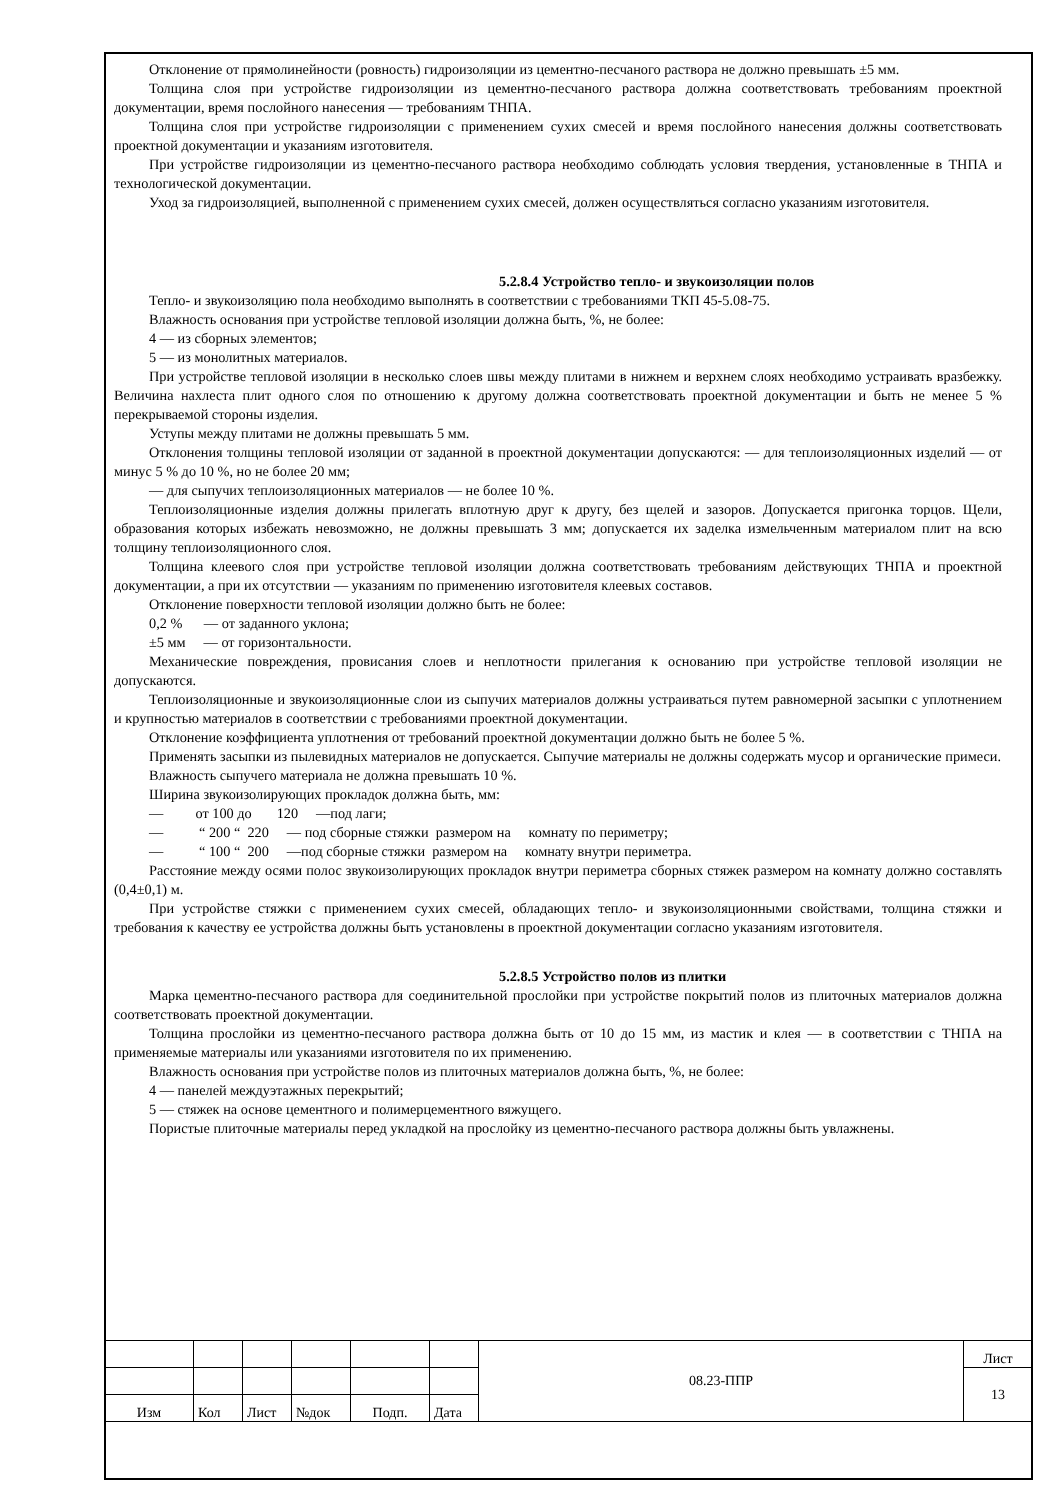Отклонение от прямолинейности (ровность) гидроизоляции из цементно-песчаного раствора не должно превышать ±5 мм.
Толщина слоя при устройстве гидроизоляции из цементно-песчаного раствора должна соответствовать требованиям проектной документации, время послойного нанесения — требованиям ТНПА.
Толщина слоя при устройстве гидроизоляции с применением сухих смесей и время послойного нанесения должны соответствовать проектной документации и указаниям изготовителя.
При устройстве гидроизоляции из цементно-песчаного раствора необходимо соблюдать условия твердения, установленные в ТНПА и технологической документации.
Уход за гидроизоляцией, выполненной с применением сухих смесей, должен осуществляться согласно указаниям изготовителя.
5.2.8.4 Устройство тепло- и звукоизоляции полов
Тепло- и звукоизоляцию пола необходимо выполнять в соответствии с требованиями ТКП 45-5.08-75.
Влажность основания при устройстве тепловой изоляции должна быть, %, не более:
4 — из сборных элементов;
5 — из монолитных материалов.
При устройстве тепловой изоляции в несколько слоев швы между плитами в нижнем и верхнем слоях необходимо устраивать вразбежку. Величина нахлеста плит одного слоя по отношению к другому должна соответствовать проектной документации и быть не менее 5 % перекрываемой стороны изделия.
Уступы между плитами не должны превышать 5 мм.
Отклонения толщины тепловой изоляции от заданной в проектной документации допускаются: — для теплоизоляционных изделий — от минус 5 % до 10 %, но не более 20 мм;
— для сыпучих теплоизоляционных материалов — не более 10 %.
Теплоизоляционные изделия должны прилегать вплотную друг к другу, без щелей и зазоров. Допускается пригонка торцов. Щели, образования которых избежать невозможно, не должны превышать 3 мм; допускается их заделка измельченным материалом плит на всю толщину теплоизоляционного слоя.
Толщина клеевого слоя при устройстве тепловой изоляции должна соответствовать требованиям действующих ТНПА и проектной документации, а при их отсутствии — указаниям по применению изготовителя клеевых составов.
Отклонение поверхности тепловой изоляции должно быть не более:
0,2 % — от заданного уклона;
±5 мм — от горизонтальности.
Механические повреждения, провисания слоев и неплотности прилегания к основанию при устройстве тепловой изоляции не допускаются.
Теплоизоляционные и звукоизоляционные слои из сыпучих материалов должны устраиваться путем равномерной засыпки с уплотнением и крупностью материалов в соответствии с требованиями проектной документации.
Отклонение коэффициента уплотнения от требований проектной документации должно быть не более 5 %.
Применять засыпки из пылевидных материалов не допускается. Сыпучие материалы не должны содержать мусор и органические примеси.
Влажность сыпучего материала не должна превышать 10 %.
Ширина звукоизолирующих прокладок должна быть, мм:
— от 100 до 120 —под лаги;
— “ 200 “ 220 — под сборные стяжки размером на комнату по периметру;
— “ 100 “ 200 —под сборные стяжки размером на комнату внутри периметра.
Расстояние между осями полос звукоизолирующих прокладок внутри периметра сборных стяжек размером на комнату должно составлять (0,4±0,1) м.
При устройстве стяжки с применением сухих смесей, обладающих тепло- и звукоизоляционными свойствами, толщина стяжки и требования к качеству ее устройства должны быть установлены в проектной документации согласно указаниям изготовителя.
5.2.8.5 Устройство полов из плитки
Марка цементно-песчаного раствора для соединительной прослойки при устройстве покрытий полов из плиточных материалов должна соответствовать проектной документации.
Толщина прослойки из цементно-песчаного раствора должна быть от 10 до 15 мм, из мастик и клея — в соответствии с ТНПА на применяемые материалы или указаниями изготовителя по их применению.
Влажность основания при устройстве полов из плиточных материалов должна быть, %, не более:
4 — панелей междуэтажных перекрытий;
5 — стяжек на основе цементного и полимерцементного вяжущего.
Пористые плиточные материалы перед укладкой на прослойку из цементно-песчаного раствора должны быть увлажнены.
| | | | | | | 08.23-ППР | Лист |
| | | | | | | | 13 |
| Изм | Кол | Лист | №док | Подп. | Дата | | |